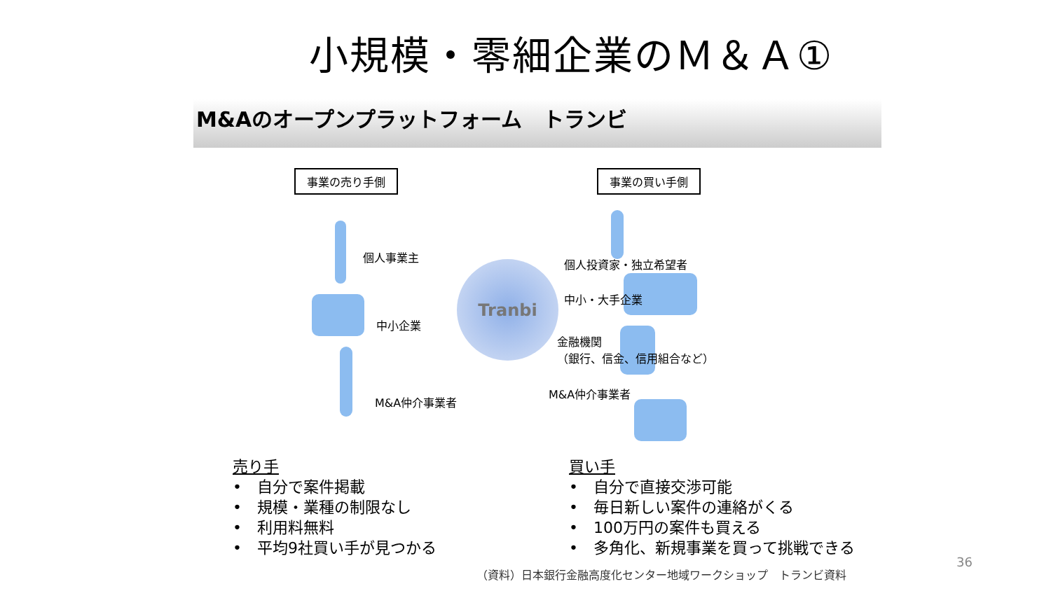小規模・零細企業のＭ＆Ａ①
M&Aのオープンプラットフォーム　トランビ
事業の売り手側 事業の買い手側
個人事業主
中小企業
M&A仲介事業者
Tranbi 個人投資家・独立希望者
中小・大手企業
金融機関
（銀行、信金、信用組合など）
M&A仲介事業者
売り手
•　自分で案件掲載
•　規模・業種の制限なし
•　利用料無料
•　平均9社買い手が見つかる
買い手
•　自分で直接交渉可能
•　毎日新しい案件の連絡がくる
•　100万円の案件も買える
•　多角化、新規事業を買って挑戦できる
36
（資料）日本銀行金融高度化センター地域ワークショップ　トランビ資料